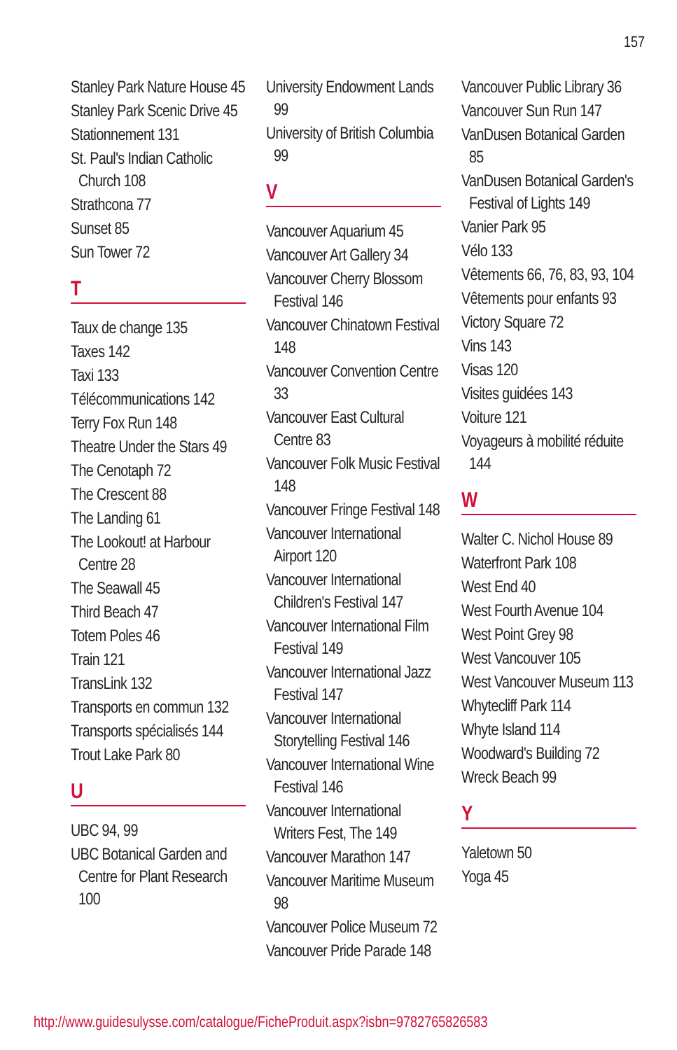157
Stanley Park Nature House 45
Stanley Park Scenic Drive 45
Stationnement 131
St. Paul's Indian Catholic Church 108
Strathcona 77
Sunset 85
Sun Tower 72
T
Taux de change 135
Taxes 142
Taxi 133
Télécommunications 142
Terry Fox Run 148
Theatre Under the Stars 49
The Cenotaph 72
The Crescent 88
The Landing 61
The Lookout! at Harbour Centre 28
The Seawall 45
Third Beach 47
Totem Poles 46
Train 121
TransLink 132
Transports en commun 132
Transports spécialisés 144
Trout Lake Park 80
U
UBC 94, 99
UBC Botanical Garden and Centre for Plant Research 100
University Endowment Lands 99
University of British Columbia 99
V
Vancouver Aquarium 45
Vancouver Art Gallery 34
Vancouver Cherry Blossom Festival 146
Vancouver Chinatown Festival 148
Vancouver Convention Centre 33
Vancouver East Cultural Centre 83
Vancouver Folk Music Festival 148
Vancouver Fringe Festival 148
Vancouver International Airport 120
Vancouver International Children's Festival 147
Vancouver International Film Festival 149
Vancouver International Jazz Festival 147
Vancouver International Storytelling Festival 146
Vancouver International Wine Festival 146
Vancouver International Writers Fest, The 149
Vancouver Marathon 147
Vancouver Maritime Museum 98
Vancouver Police Museum 72
Vancouver Pride Parade 148
Vancouver Public Library 36
Vancouver Sun Run 147
VanDusen Botanical Garden 85
VanDusen Botanical Garden's Festival of Lights 149
Vanier Park 95
Vélo 133
Vêtements 66, 76, 83, 93, 104
Vêtements pour enfants 93
Victory Square 72
Vins 143
Visas 120
Visites guidées 143
Voiture 121
Voyageurs à mobilité réduite 144
W
Walter C. Nichol House 89
Waterfront Park 108
West End 40
West Fourth Avenue 104
West Point Grey 98
West Vancouver 105
West Vancouver Museum 113
Whytecliff Park 114
Whyte Island 114
Woodward's Building 72
Wreck Beach 99
Y
Yaletown 50
Yoga 45
http://www.guidesulysse.com/catalogue/FicheProduit.aspx?isbn=9782765826583